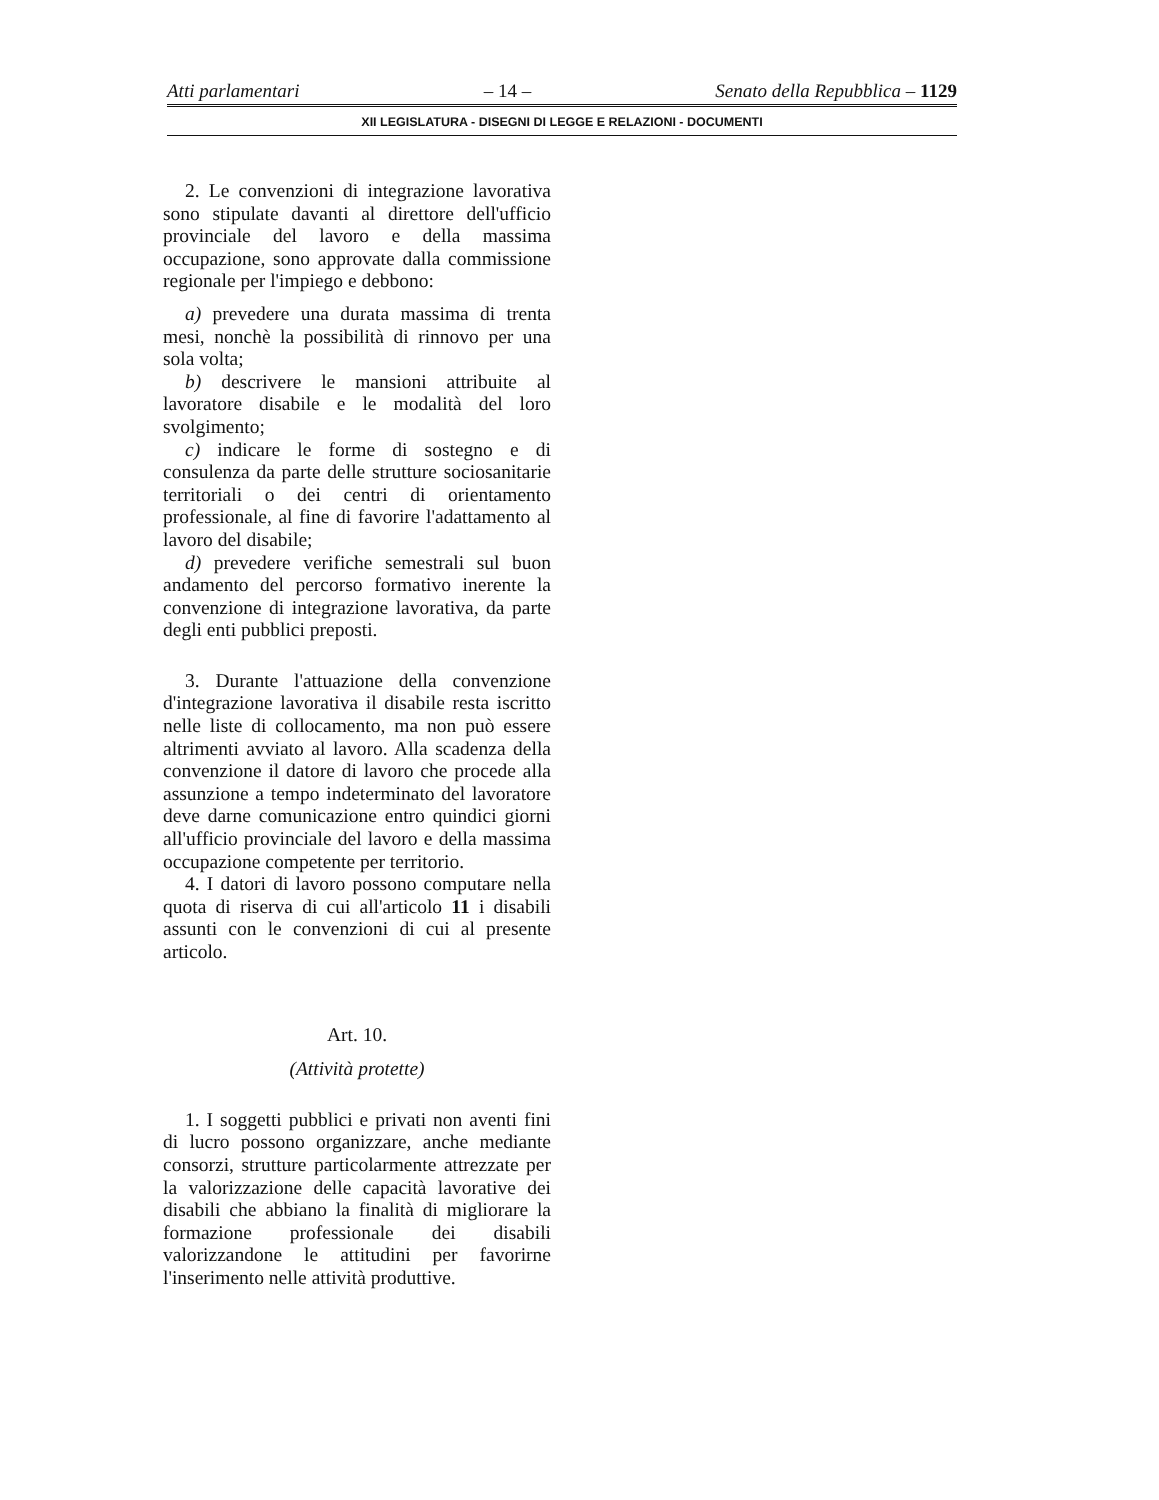Atti parlamentari – 14 – Senato della Repubblica – 1129
XII LEGISLATURA - DISEGNI DI LEGGE E RELAZIONI - DOCUMENTI
2. Le convenzioni di integrazione lavorativa sono stipulate davanti al direttore dell'ufficio provinciale del lavoro e della massima occupazione, sono approvate dalla commissione regionale per l'impiego e debbono:
a) prevedere una durata massima di trenta mesi, nonchè la possibilità di rinnovo per una sola volta;
b) descrivere le mansioni attribuite al lavoratore disabile e le modalità del loro svolgimento;
c) indicare le forme di sostegno e di consulenza da parte delle strutture sociosanitarie territoriali o dei centri di orientamento professionale, al fine di favorire l'adattamento al lavoro del disabile;
d) prevedere verifiche semestrali sul buon andamento del percorso formativo inerente la convenzione di integrazione lavorativa, da parte degli enti pubblici preposti.
3. Durante l'attuazione della convenzione d'integrazione lavorativa il disabile resta iscritto nelle liste di collocamento, ma non può essere altrimenti avviato al lavoro. Alla scadenza della convenzione il datore di lavoro che procede alla assunzione a tempo indeterminato del lavoratore deve darne comunicazione entro quindici giorni all'ufficio provinciale del lavoro e della massima occupazione competente per territorio.
4. I datori di lavoro possono computare nella quota di riserva di cui all'articolo 11 i disabili assunti con le convenzioni di cui al presente articolo.
Art. 10.
(Attività protette)
1. I soggetti pubblici e privati non aventi fini di lucro possono organizzare, anche mediante consorzi, strutture particolarmente attrezzate per la valorizzazione delle capacità lavorative dei disabili che abbiano la finalità di migliorare la formazione professionale dei disabili valorizzandone le attitudini per favorirne l'inserimento nelle attività produttive.